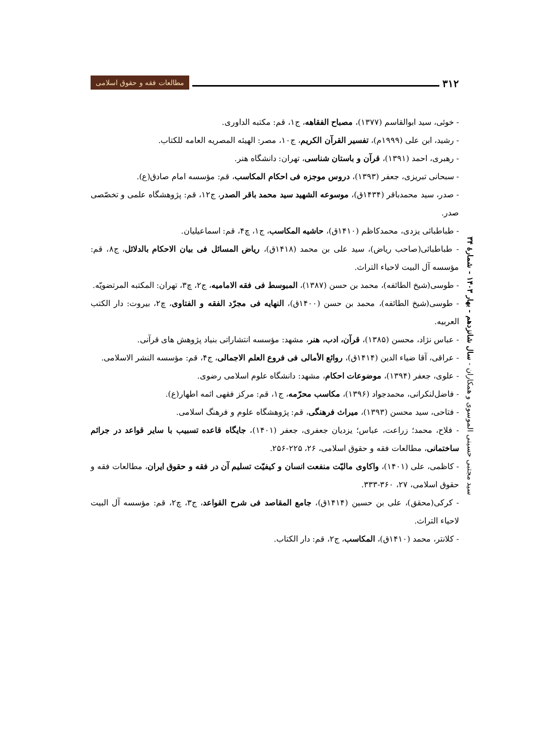۳۱۲
مطالعات فقه و حقوق اسلامی
- خوئی، سید ابوالقاسم (۱۳۷۷)، مصباح الفقاهه، ج۱، قم: مکتبه الداوری.
- رشید، ابن علی (۱۹۹۹م)، تفسیر القرآن الکریم، ج۱۰، مصر: الهیئه المصریه العامه للکتاب.
- رهبری، احمد (۱۳۹۱)، قرآن و باستان شناسی، تهران: دانشگاه هنر.
- سبحانی تبریزی، جعفر (۱۳۹۳)، دروس موجزه فی احکام المکاسب، قم: مؤسسه امام صادق(ع).
- صدر، سید محمدباقر (۱۴۳۴ق)، موسوعه الشهید سید محمد باقر الصدر، ج۱۲، قم: پژوهشگاه علمی و تخصّصی صدر.
- طباطبائی یزدی، محمدکاظم (۱۴۱۰ق)، حاشیه المکاسب، ج۱، چ۴، قم: اسماعیلیان.
- طباطبائی(صاحب ریاض)، سید علی بن محمد (۱۴۱۸ق)، ریاض المسائل فی بیان الاحکام بالدلائل، ج۸، قم: مؤسسه آل البیت لاحیاء التراث.
- طوسی(شیخ الطائفه)، محمد بن حسن (۱۳۸۷)، المبوسط فی فقه الامامیه، ج۲، چ۳، تهران: المکتبه المرتضویّه.
- طوسی(شیخ الطائفه)، محمد بن حسن (۱۴۰۰ق)، النهایه فی مجرّد الفقه و الفتاوی، چ۲، بیروت: دار الکتب العربیه.
- عباس نژاد، محسن (۱۳۸۵)، قرآن، ادب، هنر، مشهد: مؤسسه انتشاراتی بنیاد پژوهش های قرآنی.
- عراقی، آقا ضیاء الدین (۱۴۱۴ق)، روائع الأمالی فی فروع العلم الاجمالی، ج۴، قم: مؤسسه النشر الاسلامی.
- علوی، جعفر (۱۳۹۴)، موضوعات احکام، مشهد: دانشگاه علوم اسلامی رضوی.
- فاضل‌لنکرانی، محمدجواد (۱۳۹۶)، مکاسب محرّمه، ج۱، قم: مرکز فقهی ائمه اطهار(ع).
- فتاحی، سید محسن (۱۳۹۳)، میراث فرهنگی، قم: پژوهشگاه علوم و فرهنگ اسلامی.
- فلاح، محمد؛ زراعت، عباس؛ یزدیان جعفری، جعفر (۱۴۰۱)، جایگاه قاعده تسبیب با سایر قواعد در جرائم ساختمانی، مطالعات فقه و حقوق اسلامی، ۲۶، ۲۲۵-۲۵۶.
- کاظمی، علی (۱۴۰۱)، واکاوی مالیّت منفعت انسان و کیفیّت تسلیم آن در فقه و حقوق ایران، مطالعات فقه و حقوق اسلامی، ۲۷، ۳۶۰-۳۳۳.
- کرکی(محقق)، علی بن حسین (۱۴۱۴ق)، جامع المقاصد فی شرح القواعد، ج۳، چ۲، قم: مؤسسه آل البیت لاحیاء التراث.
- کلانتر، محمد (۱۴۱۰ق)، المکاسب، ج۲، قم: دار الکتاب.
سید مجتبی حسینی الموسوی و همکاران - سال شانزدهم - بهار ۱۴۰۳ - شمارهٔ ۳۴